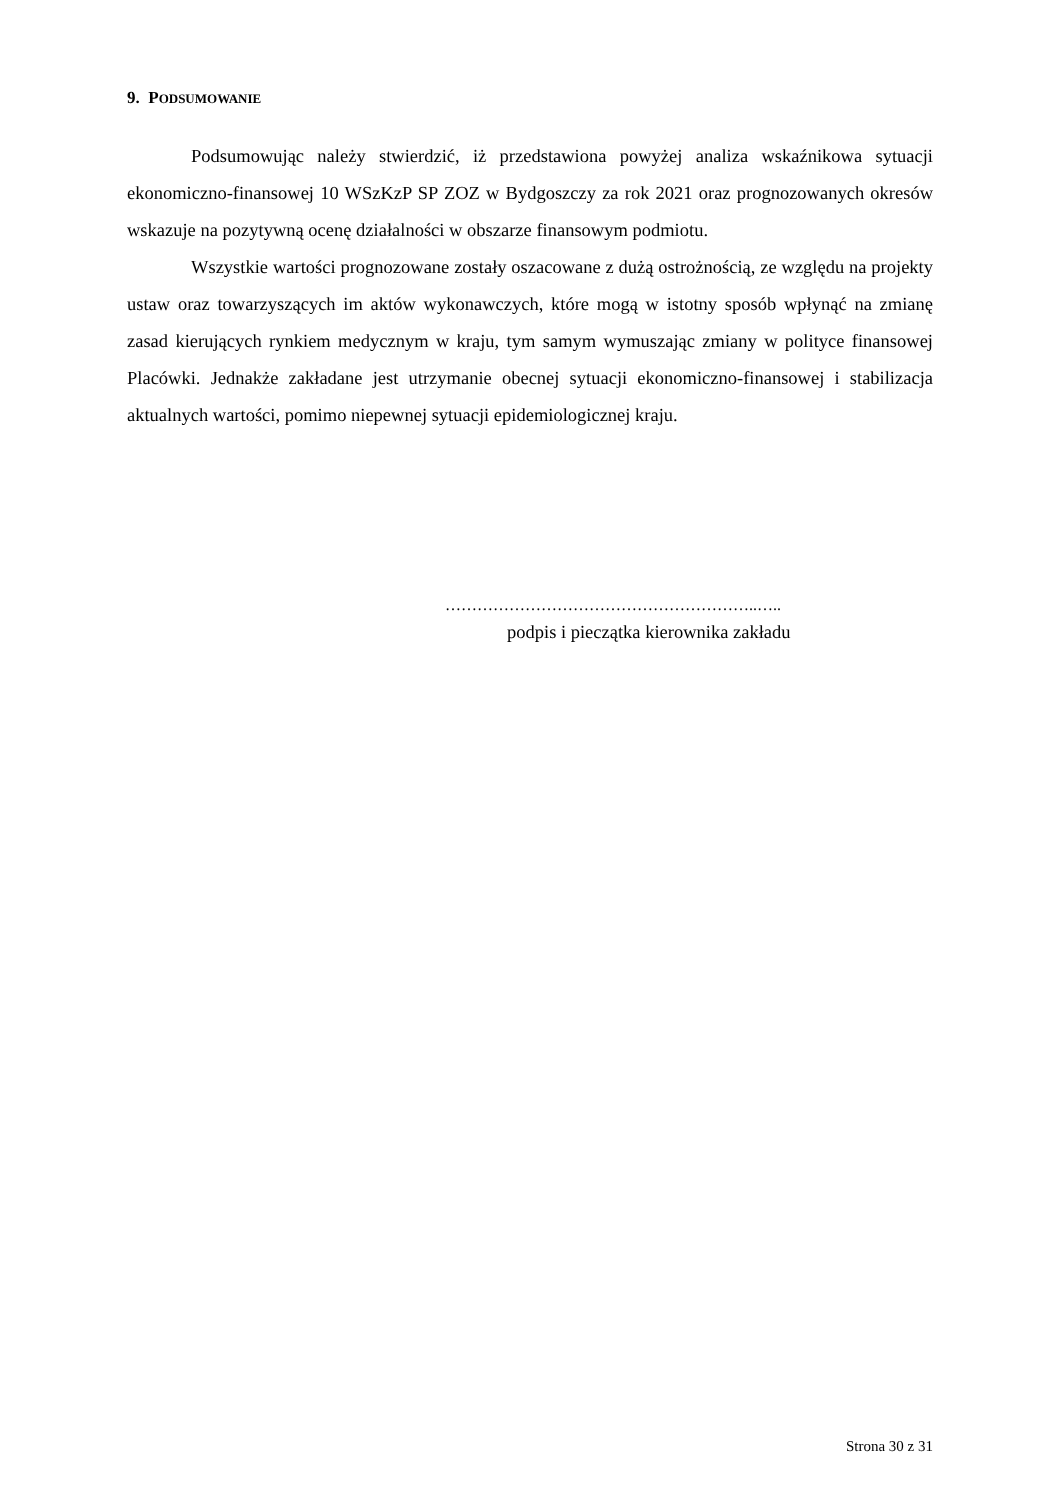9. PODSUMOWANIE
Podsumowując należy stwierdzić, iż przedstawiona powyżej analiza wskaźnikowa sytuacji ekonomiczno-finansowej 10 WSzKzP SP ZOZ w Bydgoszczy za rok 2021 oraz prognozowanych okresów wskazuje na pozytywną ocenę działalności w obszarze finansowym podmiotu.
Wszystkie wartości prognozowane zostały oszacowane z dużą ostrożnością, ze względu na projekty ustaw oraz towarzyszących im aktów wykonawczych, które mogą w istotny sposób wpłynąć na zmianę zasad kierujących rynkiem medycznym w kraju, tym samym wymuszając zmiany w polityce finansowej Placówki. Jednakże zakładane jest utrzymanie obecnej sytuacji ekonomiczno-finansowej i stabilizacja aktualnych wartości, pomimo niepewnej sytuacji epidemiologicznej kraju.
…………………………………………………..…..
podpis i pieczątka kierownika zakładu
Strona 30 z 31